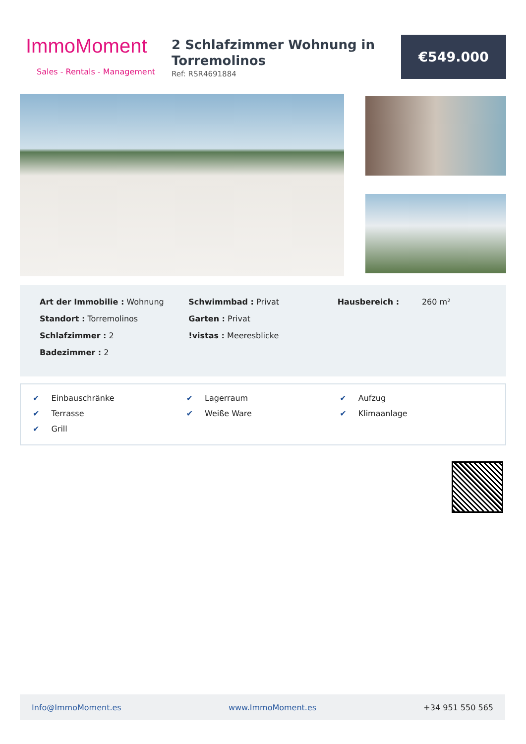ImmoMoment
Sales - Rentals - Management
2 Schlafzimmer Wohnung in Torremolinos
Ref: RSR4691884
€549.000
Art der Immobilie : Wohnung
Standort : Torremolinos
Schlafzimmer : 2
Badezimmer : 2
Schwimmbad : Privat
Garten : Privat
!vistas : Meeresblicke
Hausbereich : 260 m²
✔ Einbauschränke
✔ Lagerraum
✔ Aufzug
✔ Terrasse
✔ Weiße Ware
✔ Klimaanlage
✔ Grill
Info@ImmoMoment.es www.ImmoMoment.es +34 951 550 565